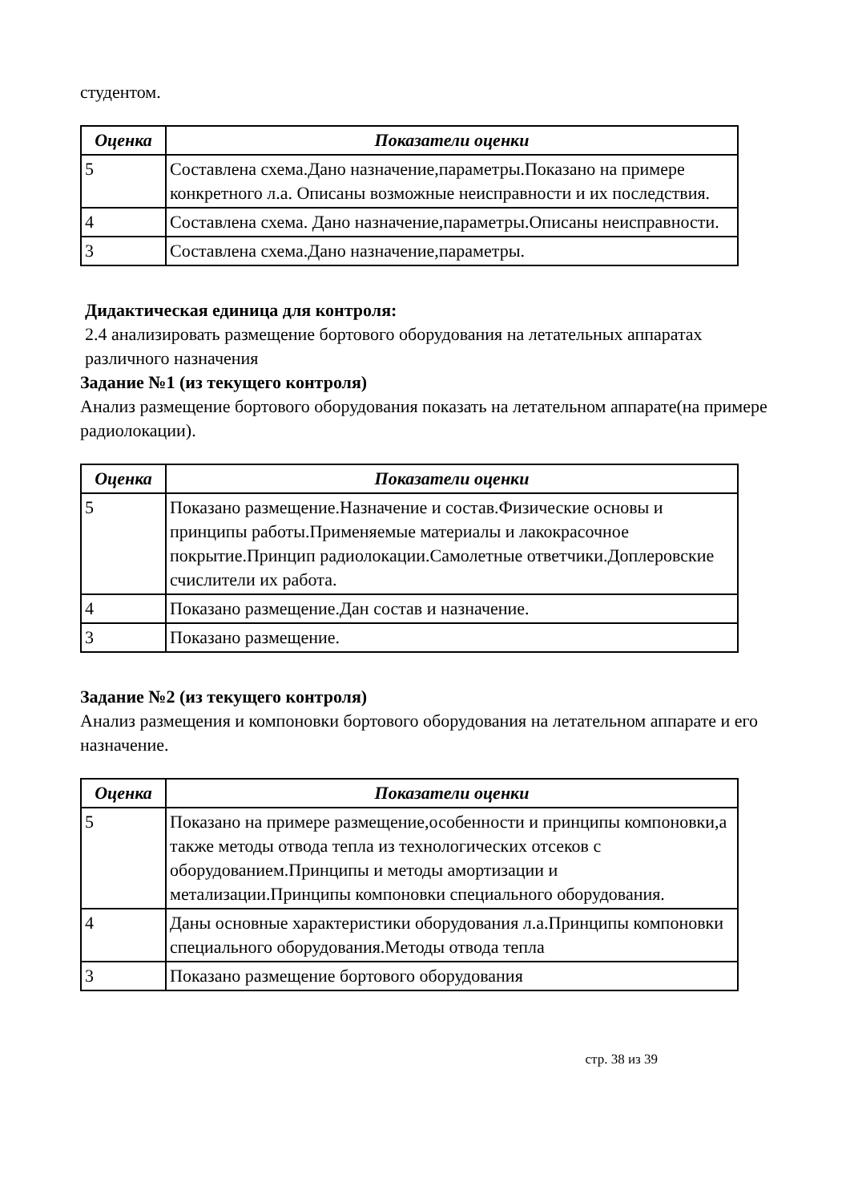студентом.
| Оценка | Показатели оценки |
| --- | --- |
| 5 | Составлена схема.Дано назначение,параметры.Показано на примере конкретного л.а. Описаны возможные неисправности и их последствия. |
| 4 | Составлена схема. Дано назначение,параметры.Описаны неисправности. |
| 3 | Составлена схема.Дано назначение,параметры. |
Дидактическая единица для контроля:
2.4 анализировать размещение бортового оборудования на летательных аппаратах различного назначения
Задание №1 (из текущего контроля)
Анализ размещение бортового оборудования показать на летательном аппарате(на примере радиолокации).
| Оценка | Показатели оценки |
| --- | --- |
| 5 | Показано размещение.Назначение и состав.Физические основы и принципы работы.Применяемые материалы и лакокрасочное покрытие.Принцип радиолокации.Самолетные ответчики.Доплеровские счислители их работа. |
| 4 | Показано размещение.Дан состав и назначение. |
| 3 | Показано размещение. |
Задание №2 (из текущего контроля)
Анализ размещения и компоновки бортового оборудования на летательном аппарате и его назначение.
| Оценка | Показатели оценки |
| --- | --- |
| 5 | Показано на примере размещение,особенности и принципы компоновки,а также методы отвода тепла из технологических отсеков с оборудованием.Принципы и методы амортизации и метализации.Принципы компоновки специального оборудования. |
| 4 | Даны основные характеристики оборудования л.а.Принципы компоновки специального оборудования.Методы отвода тепла |
| 3 | Показано размещение бортового оборудования |
стр. 38 из 39